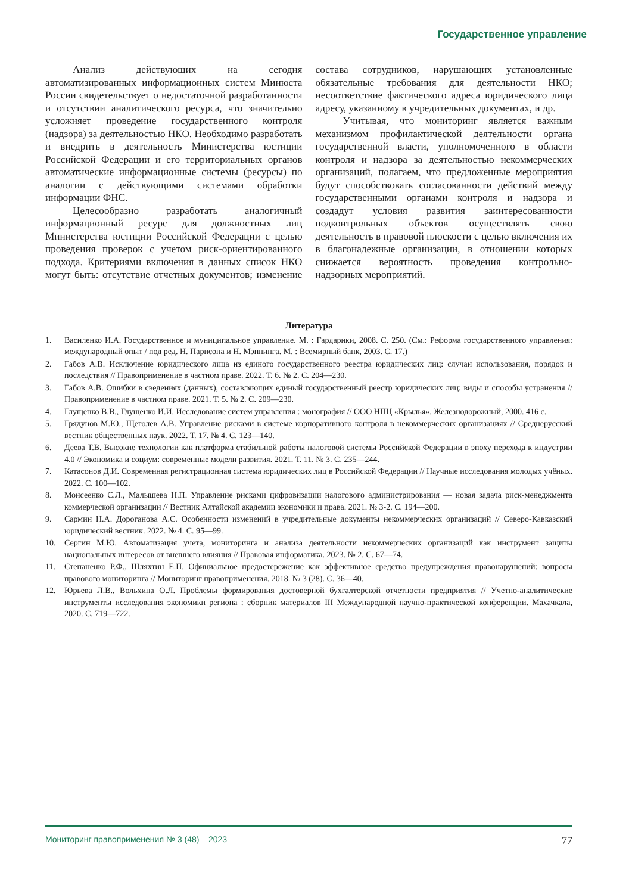Государственное управление
Анализ действующих на сегодня автоматизированных информационных систем Минюста России свидетельствует о недостаточной разработанности и отсутствии аналитического ресурса, что значительно усложняет проведение государственного контроля (надзора) за деятельностью НКО. Необходимо разработать и внедрить в деятельность Министерства юстиции Российской Федерации и его территориальных органов автоматические информационные системы (ресурсы) по аналогии с действующими системами обработки информации ФНС.
Целесообразно разработать аналогичный информационный ресурс для должностных лиц Министерства юстиции Российской Федерации с целью проведения проверок с учетом риск-ориентированного подхода. Критериями включения в данных список НКО могут быть: отсутствие отчетных документов; изменение состава сотрудников, нарушающих установленные обязательные требования для деятельности НКО; несоответствие фактического адреса юридического лица адресу, указанному в учредительных документах, и др.
Учитывая, что мониторинг является важным механизмом профилактической деятельности органа государственной власти, уполномоченного в области контроля и надзора за деятельностью некоммерческих организаций, полагаем, что предложенные мероприятия будут способствовать согласованности действий между государственными органами контроля и надзора и создадут условия развития заинтересованности подконтрольных объектов осуществлять свою деятельность в правовой плоскости с целью включения их в благонадежные организации, в отношении которых снижается вероятность проведения контрольно-надзорных мероприятий.
Литература
1. Василенко И.А. Государственное и муниципальное управление. М. : Гардарики, 2008. С. 250. (См.: Реформа государственного управления: международный опыт / под ред. Н. Парисона и Н. Мэннинга. М. : Всемирный банк, 2003. С. 17.)
2. Габов А.В. Исключение юридического лица из единого государственного реестра юридических лиц: случаи использования, порядок и последствия // Правоприменение в частном праве. 2022. Т. 6. № 2. С. 204—230.
3. Габов А.В. Ошибки в сведениях (данных), составляющих единый государственный реестр юридических лиц: виды и способы устранения // Правоприменение в частном праве. 2021. Т. 5. № 2. С. 209—230.
4. Глущенко В.В., Глущенко И.И. Исследование систем управления : монография // ООО НПЦ «Крылья». Железнодорожный, 2000. 416 с.
5. Грядунов М.Ю., Щеголев А.В. Управление рисками в системе корпоративного контроля в некоммерческих организациях // Среднерусский вестник общественных наук. 2022. Т. 17. № 4. С. 123—140.
6. Деева Т.В. Высокие технологии как платформа стабильной работы налоговой системы Российской Федерации в эпоху перехода к индустрии 4.0 // Экономика и социум: современные модели развития. 2021. Т. 11. № 3. С. 235—244.
7. Катасонов Д.И. Современная регистрационная система юридических лиц в Российской Федерации // Научные исследования молодых учёных. 2022. С. 100—102.
8. Моисеенко С.Л., Малышева Н.П. Управление рисками цифровизации налогового администрирования — новая задача риск-менеджмента коммерческой организации // Вестник Алтайской академии экономики и права. 2021. № 3-2. С. 194—200.
9. Сармин Н.А. Дороганова А.С. Особенности изменений в учредительные документы некоммерческих организаций // Северо-Кавказский юридический вестник. 2022. № 4. С. 95—99.
10. Сергин М.Ю. Автоматизация учета, мониторинга и анализа деятельности некоммерческих организаций как инструмент защиты национальных интересов от внешнего влияния // Правовая информатика. 2023. № 2. С. 67—74.
11. Степаненко Р.Ф., Шляхтин Е.П. Официальное предостережение как эффективное средство предупреждения правонарушений: вопросы правового мониторинга // Мониторинг правоприменения. 2018. № 3 (28). С. 36—40.
12. Юрьева Л.В., Вольхина О.Л. Проблемы формирования достоверной бухгалтерской отчетности предприятия // Учетно-аналитические инструменты исследования экономики региона : сборник материалов III Международной научно-практической конференции. Махачкала, 2020. С. 719—722.
Мониторинг правоприменения № 3 (48) – 2023 77